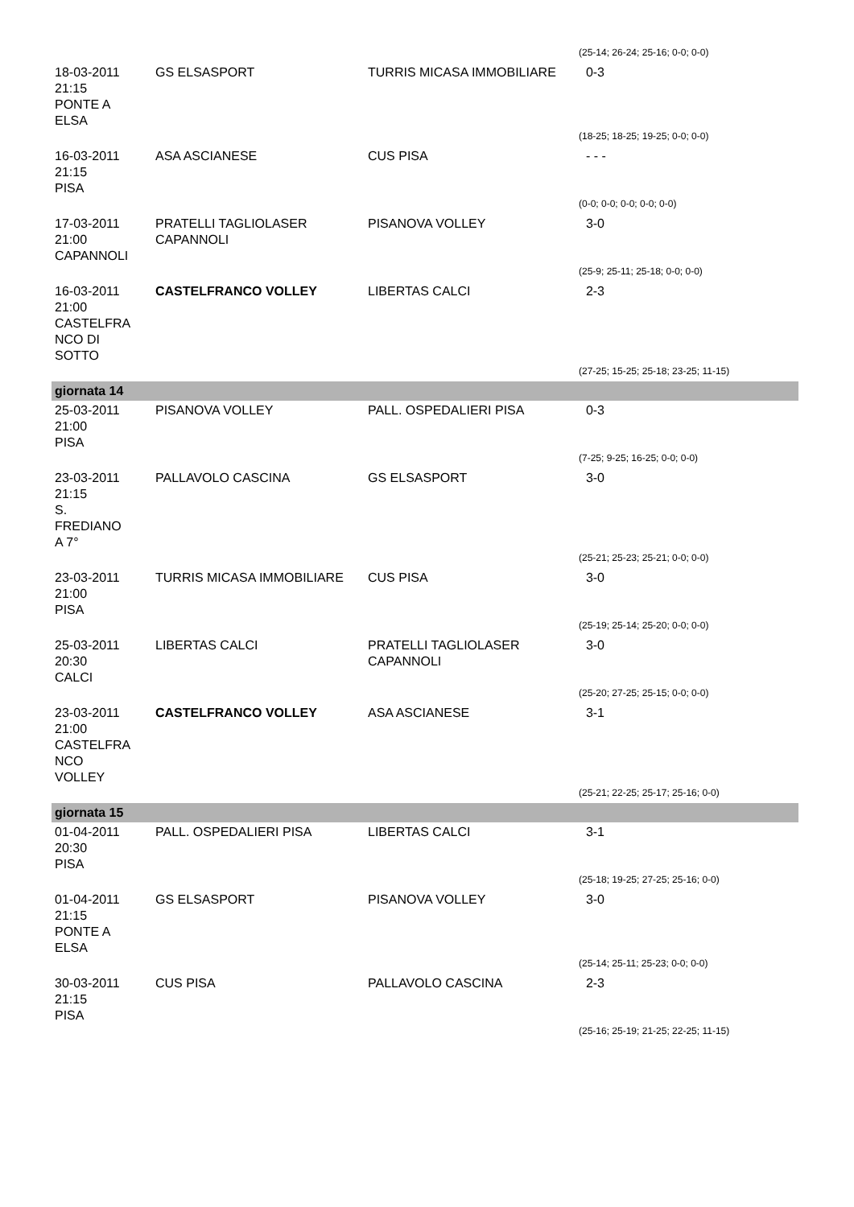| | | | (25-14; 26-24; 25-16; 0-0; 0-0) |
| 18-03-2011 21:15 PONTE A ELSA | GS ELSASPORT | TURRIS MICASA IMMOBILIARE | 0-3 |
| | | | (18-25; 18-25; 19-25; 0-0; 0-0) |
| 16-03-2011 21:15 PISA | ASA ASCIANESE | CUS PISA | - - - |
| | | | (0-0; 0-0; 0-0; 0-0; 0-0) |
| 17-03-2011 21:00 CAPANNOLI | PRATELLI TAGLIOLASER CAPANNOLI | PISANOVA VOLLEY | 3-0 |
| | | | (25-9; 25-11; 25-18; 0-0; 0-0) |
| 16-03-2011 21:00 CASTELFRA NCO DI SOTTO | CASTELFRANCO VOLLEY | LIBERTAS CALCI | 2-3 |
| | | | (27-25; 15-25; 25-18; 23-25; 11-15) |
| giornata 14 | | | |
| 25-03-2011 21:00 PISA | PISANOVA VOLLEY | PALL. OSPEDALIERI PISA | 0-3 |
| | | | (7-25; 9-25; 16-25; 0-0; 0-0) |
| 23-03-2011 21:15 S. FREDIANO A 7° | PALLAVOLO CASCINA | GS ELSASPORT | 3-0 |
| | | | (25-21; 25-23; 25-21; 0-0; 0-0) |
| 23-03-2011 21:00 PISA | TURRIS MICASA IMMOBILIARE | CUS PISA | 3-0 |
| | | | (25-19; 25-14; 25-20; 0-0; 0-0) |
| 25-03-2011 20:30 CALCI | LIBERTAS CALCI | PRATELLI TAGLIOLASER CAPANNOLI | 3-0 |
| | | | (25-20; 27-25; 25-15; 0-0; 0-0) |
| 23-03-2011 21:00 CASTELFRA NCO VOLLEY | CASTELFRANCO VOLLEY | ASA ASCIANESE | 3-1 |
| | | | (25-21; 22-25; 25-17; 25-16; 0-0) |
| giornata 15 | | | |
| 01-04-2011 20:30 PISA | PALL. OSPEDALIERI PISA | LIBERTAS CALCI | 3-1 |
| | | | (25-18; 19-25; 27-25; 25-16; 0-0) |
| 01-04-2011 21:15 PONTE A ELSA | GS ELSASPORT | PISANOVA VOLLEY | 3-0 |
| | | | (25-14; 25-11; 25-23; 0-0; 0-0) |
| 30-03-2011 21:15 PISA | CUS PISA | PALLAVOLO CASCINA | 2-3 |
| | | | (25-16; 25-19; 21-25; 22-25; 11-15) |